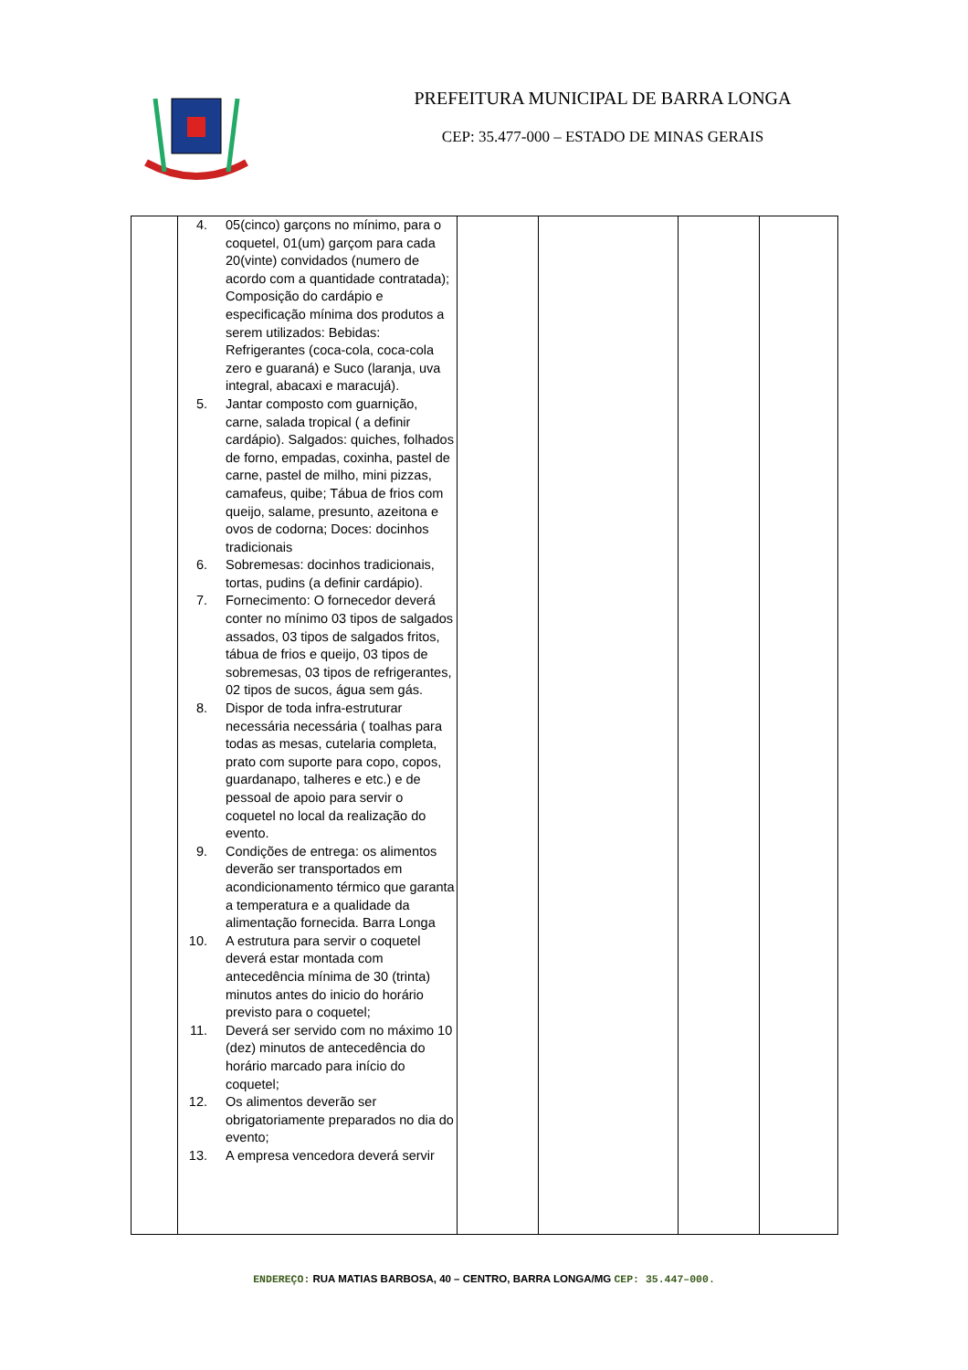PREFEITURA MUNICIPAL DE BARRA LONGA
CEP: 35.477-000 – ESTADO DE MINAS GERAIS
| | 4. 05(cinco) garçons no mínimo, para o coquetel, 01(um) garçom para cada 20(vinte) convidados (numero de acordo com a quantidade contratada); Composição do cardápio e especificação mínima dos produtos a serem utilizados: Bebidas: Refrigerantes (coca-cola, coca-cola zero e guaraná) e Suco (laranja, uva integral, abacaxi e maracujá). 5. Jantar composto com guarnição, carne, salada tropical ( a definir cardápio). Salgados: quiches, folhados de forno, empadas, coxinha, pastel de carne, pastel de milho, mini pizzas, camafeus, quibe; Tábua de frios com queijo, salame, presunto, azeitona e ovos de codorna; Doces: docinhos tradicionais 6. Sobremesas: docinhos tradicionais, tortas, pudins (a definir cardápio). 7. Fornecimento: O fornecedor deverá conter no mínimo 03 tipos de salgados assados, 03 tipos de salgados fritos, tábua de frios e queijo, 03 tipos de sobremesas, 03 tipos de refrigerantes, 02 tipos de sucos, água sem gás. 8. Dispor de toda infra-estruturar necessária necessária ( toalhas para todas as mesas, cutelaria completa, prato com suporte para copo, copos, guardanapo, talheres e etc.) e de pessoal de apoio para servir o coquetel no local da realização do evento. 9. Condições de entrega: os alimentos deverão ser transportados em acondicionamento térmico que garanta a temperatura e a qualidade da alimentação fornecida. Barra Longa 10. A estrutura para servir o coquetel deverá estar montada com antecedência mínima de 30 (trinta) minutos antes do inicio do horário previsto para o coquetel; 11. Deverá ser servido com no máximo 10 (dez) minutos de antecedência do horário marcado para início do coquetel; 12. Os alimentos deverão ser obrigatoriamente preparados no dia do evento; 13. A empresa vencedora deverá servir | | | | |
ENDEREÇO: RUA MATIAS BARBOSA, 40 – CENTRO, BARRA LONGA/MG CEP: 35.447–000.